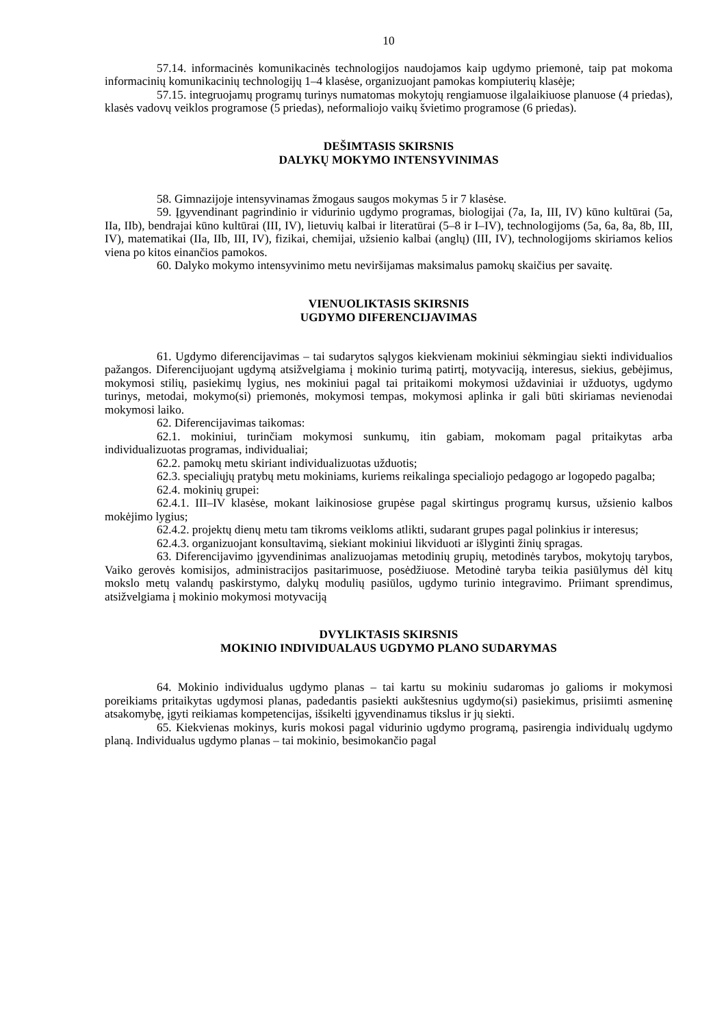10
57.14. informacinės komunikacinės technologijos naudojamos kaip ugdymo priemonė, taip pat mokoma informacinių komunikacinių technologijų 1–4 klasėse, organizuojant pamokas kompiuterių klasėje;
57.15. integruojamų programų turinys numatomas mokytojų rengiamuose ilgalaikiuose planuose (4 priedas), klasės vadovų veiklos programose (5 priedas), neformaliojo vaikų švietimo programose (6 priedas).
DEŠIMTASIS SKIRSNIS
DALYKŲ MOKYMO INTENSYVINIMAS
58. Gimnazijoje intensyvinamas žmogaus saugos mokymas 5 ir 7 klasėse.
59. Įgyvendinant pagrindinio ir vidurinio ugdymo programas, biologijai (7a, Ia, III, IV) kūno kultūrai (5a, IIa, IIb), bendrajai kūno kultūrai (III, IV), lietuvių kalbai ir literatūrai (5–8 ir I–IV), technologijoms (5a, 6a, 8a, 8b, III, IV), matematikai (IIa, IIb, III, IV), fizikai, chemijai, užsienio kalbai (anglų) (III, IV), technologijoms skiriamos kelios viena po kitos einančios pamokos.
60. Dalyko mokymo intensyvinimo metu neviršijamas maksimalus pamokų skaičius per savaitę.
VIENUOLIKTASIS SKIRSNIS
UGDYMO DIFERENCIJAVIMAS
61. Ugdymo diferencijavimas – tai sudarytos sąlygos kiekvienam mokiniui sėkmingiau siekti individualios pažangos. Diferencijuojant ugdymą atsižvelgiama į mokinio turimą patirtį, motyvaciją, interesus, siekius, gebėjimus, mokymosi stilių, pasiekimų lygius, nes mokiniui pagal tai pritaikomi mokymosi uždaviniai ir užduotys, ugdymo turinys, metodai, mokymo(si) priemonės, mokymosi tempas, mokymosi aplinka ir gali būti skiriamas nevienodai mokymosi laiko.
62. Diferencijavimas taikomas:
62.1. mokiniui, turinčiam mokymosi sunkumų, itin gabiam, mokomam pagal pritaikytas arba individualizuotas programas, individualiai;
62.2. pamokų metu skiriant individualizuotas užduotis;
62.3. specialiųjų pratybų metu mokiniams, kuriems reikalinga specialiojo pedagogo ar logopedo pagalba;
62.4. mokinių grupei:
62.4.1. III–IV klasėse, mokant laikinosiose grupėse pagal skirtingus programų kursus, užsienio kalbos mokėjimo lygius;
62.4.2. projektų dienų metu tam tikroms veikloms atlikti, sudarant grupes pagal polinkius ir interesus;
62.4.3. organizuojant konsultavimą, siekiant mokiniui likviduoti ar išlyginti žinių spragas.
63. Diferencijavimo įgyvendinimas analizuojamas metodinių grupių, metodinės tarybos, mokytojų tarybos, Vaiko gerovės komisijos, administracijos pasitarimuose, posėdžiuose. Metodinė taryba teikia pasiūlymus dėl kitų mokslo metų valandų paskirstymo, dalykų modulių pasiūlos, ugdymo turinio integravimo. Priimant sprendimus, atsižvelgiama į mokinio mokymosi motyvaciją
DVYLIKTASIS SKIRSNIS
MOKINIO INDIVIDUALAUS UGDYMO PLANO SUDARYMAS
64. Mokinio individualus ugdymo planas – tai kartu su mokiniu sudaromas jo galioms ir mokymosi poreikiams pritaikytas ugdymosi planas, padedantis pasiekti aukštesnius ugdymo(si) pasiekimus, prisiimti asmeninę atsakomybę, įgyti reikiamas kompetencijas, išsikelti įgyvendinamus tikslus ir jų siekti.
65. Kiekvienas mokinys, kuris mokosi pagal vidurinio ugdymo programą, pasirengia individualų ugdymo planą. Individualus ugdymo planas – tai mokinio, besimokančio pagal